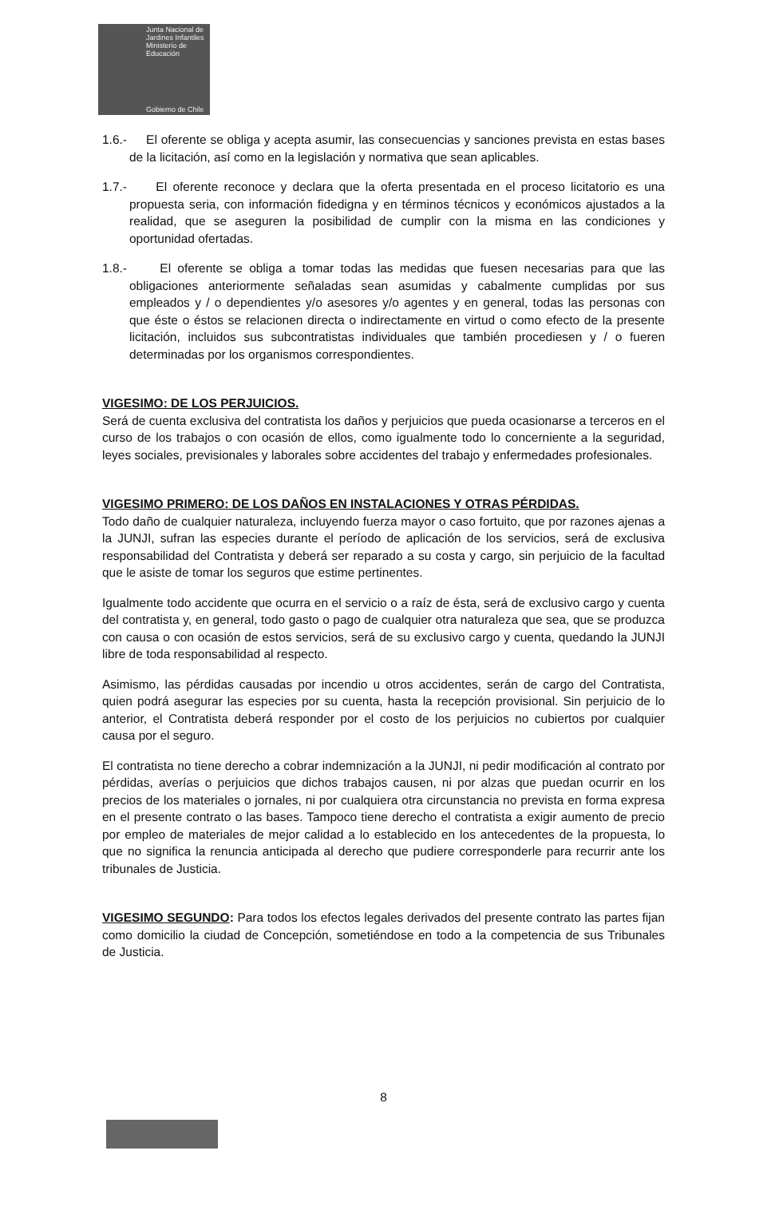Junta Nacional de Jardines Infantiles
Ministerio de Educación
Gobierno de Chile
1.6.- El oferente se obliga y acepta asumir, las consecuencias y sanciones prevista en estas bases de la licitación, así como en la legislación y normativa que sean aplicables.
1.7.- El oferente reconoce y declara que la oferta presentada en el proceso licitatorio es una propuesta seria, con información fidedigna y en términos técnicos y económicos ajustados a la realidad, que se aseguren la posibilidad de cumplir con la misma en las condiciones y oportunidad ofertadas.
1.8.- El oferente se obliga a tomar todas las medidas que fuesen necesarias para que las obligaciones anteriormente señaladas sean asumidas y cabalmente cumplidas por sus empleados y / o dependientes y/o asesores y/o agentes y en general, todas las personas con que éste o éstos se relacionen directa o indirectamente en virtud o como efecto de la presente licitación, incluidos sus subcontratistas individuales que también procediesen y / o fueren determinadas por los organismos correspondientes.
VIGESIMO: DE LOS PERJUICIOS.
Será de cuenta exclusiva del contratista los daños y perjuicios que pueda ocasionarse a terceros en el curso de los trabajos o con ocasión de ellos, como igualmente todo lo concerniente a la seguridad, leyes sociales, previsionales y laborales sobre accidentes del trabajo y enfermedades profesionales.
VIGESIMO PRIMERO: DE LOS DAÑOS EN INSTALACIONES Y OTRAS PÉRDIDAS.
Todo daño de cualquier naturaleza, incluyendo fuerza mayor o caso fortuito, que por razones ajenas a la JUNJI, sufran las especies durante el período de aplicación de los servicios, será de exclusiva responsabilidad del Contratista y deberá ser reparado a su costa y cargo, sin perjuicio de la facultad que le asiste de tomar los seguros que estime pertinentes.
Igualmente todo accidente que ocurra en el servicio o a raíz de ésta, será de exclusivo cargo y cuenta del contratista y, en general, todo gasto o pago de cualquier otra naturaleza que sea, que se produzca con causa o con ocasión de estos servicios, será de su exclusivo cargo y cuenta, quedando la JUNJI libre de toda responsabilidad al respecto.
Asimismo, las pérdidas causadas por incendio u otros accidentes, serán de cargo del Contratista, quien podrá asegurar las especies por su cuenta, hasta la recepción provisional. Sin perjuicio de lo anterior, el Contratista deberá responder por el costo de los perjuicios no cubiertos por cualquier causa por el seguro.
El contratista no tiene derecho a cobrar indemnización a la JUNJI, ni pedir modificación al contrato por pérdidas, averías o perjuicios que dichos trabajos causen, ni por alzas que puedan ocurrir en los precios de los materiales o jornales, ni por cualquiera otra circunstancia no prevista en forma expresa en el presente contrato o las bases. Tampoco tiene derecho el contratista a exigir aumento de precio por empleo de materiales de mejor calidad a lo establecido en los antecedentes de la propuesta, lo que no significa la renuncia anticipada al derecho que pudiere corresponderle para recurrir ante los tribunales de Justicia.
VIGESIMO SEGUNDO: Para todos los efectos legales derivados del presente contrato las partes fijan como domicilio la ciudad de Concepción, sometiéndose en todo a la competencia de sus Tribunales de Justicia.
8